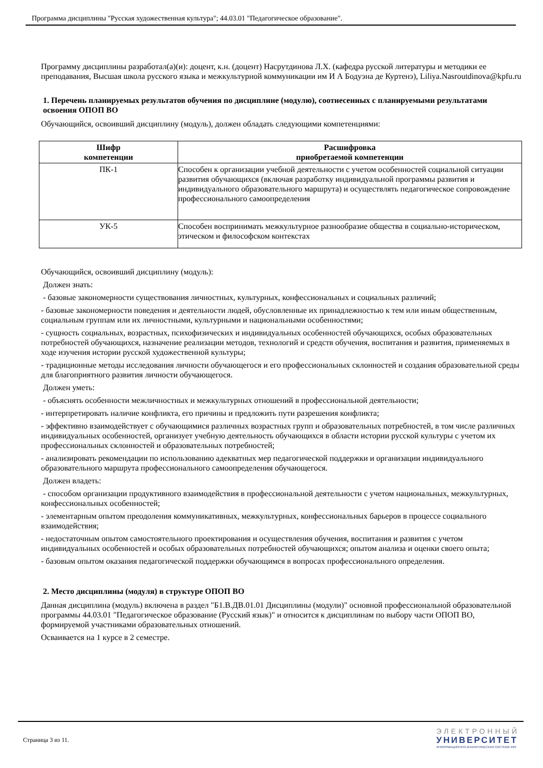Программа дисциплины "Русская художественная культура"; 44.03.01 "Педагогическое образование".
Программу дисциплины разработал(а)(и): доцент, к.н. (доцент) Насрутдинова Л.Х. (кафедра русской литературы и методики ее преподавания, Высшая школа русского языка и межкультурной коммуникации им И А Бодуэна де Куртенэ), Liliya.Nasroutdinova@kpfu.ru
1. Перечень планируемых результатов обучения по дисциплине (модулю), соотнесенных с планируемыми результатами освоения ОПОП ВО
Обучающийся, освоивший дисциплину (модуль), должен обладать следующими компетенциями:
| Шифр компетенции | Расшифровка приобретаемой компетенции |
| --- | --- |
| ПК-1 | Способен к организации учебной деятельности с учетом особенностей социальной ситуации развития обучающихся (включая разработку индивидуальной программы развития и индивидуального образовательного маршрута) и осуществлять педагогическое сопровождение профессионального самоопределения |
| УК-5 | Способен воспринимать межкультурное разнообразие общества в социально-историческом, этическом и философском контекстах |
Обучающийся, освоивший дисциплину (модуль):
Должен знать:
- базовые закономерности существования личностных, культурных, конфессиональных и социальных различий;
- базовые закономерности поведения и деятельности людей, обусловленные их принадлежностью к тем или иным общественным, социальным группам или их личностными, культурными и национальными особенностями;
- сущность социальных, возрастных, психофизических и индивидуальных особенностей обучающихся, особых образовательных потребностей обучающихся, назначение реализации методов, технологий и средств обучения, воспитания и развития, применяемых в ходе изучения истории русской художественной культуры;
- традиционные методы исследования личности обучающегося и его профессиональных склонностей и создания образовательной среды для благоприятного развития личности обучающегося.
Должен уметь:
- объяснять особенности межличностных и межкультурных отношений в профессиональной деятельности;
- интерпретировать наличие конфликта, его причины и предложить пути разрешения конфликта;
- эффективно взаимодействует с обучающимися различных возрастных групп и образовательных потребностей, в том числе различных индивидуальных особенностей, организует учебную деятельность обучающихся в области истории русской культуры с учетом их профессиональных склонностей и образовательных потребностей;
- анализировать рекомендации по использованию адекватных мер педагогической поддержки и организации индивидуального образовательного маршрута профессионального самоопределения обучающегося.
Должен владеть:
- способом организации продуктивного взаимодействия в профессиональной деятельности с учетом национальных, межкультурных, конфессиональных особенностей;
- элементарным опытом преодоления коммуникативных, межкультурных, конфессиональных барьеров в процессе социального взаимодействия;
- недостаточным опытом самостоятельного проектирования и осуществления обучения, воспитания и развития с учетом индивидуальных особенностей и особых образовательных потребностей обучающихся; опытом анализа и оценки своего опыта;
- базовым опытом оказания педагогической поддержки обучающимся в вопросах профессионального определения.
2. Место дисциплины (модуля) в структуре ОПОП ВО
Данная дисциплина (модуль) включена в раздел "Б1.В.ДВ.01.01 Дисциплины (модули)" основной профессиональной образовательной программы 44.03.01 "Педагогическое образование (Русский язык)" и относится к дисциплинам по выбору части ОПОП ВО, формируемой участниками образовательных отношений.
Осваивается на 1 курсе в 2 семестре.
Страница 3 из 11.
ЭЛЕКТРОННЫЙ
УНИВЕРСИТЕТ
ИНФОРМАЦИОННО-АНАЛИТИЧЕСКАЯ СИСТЕМА КФУ